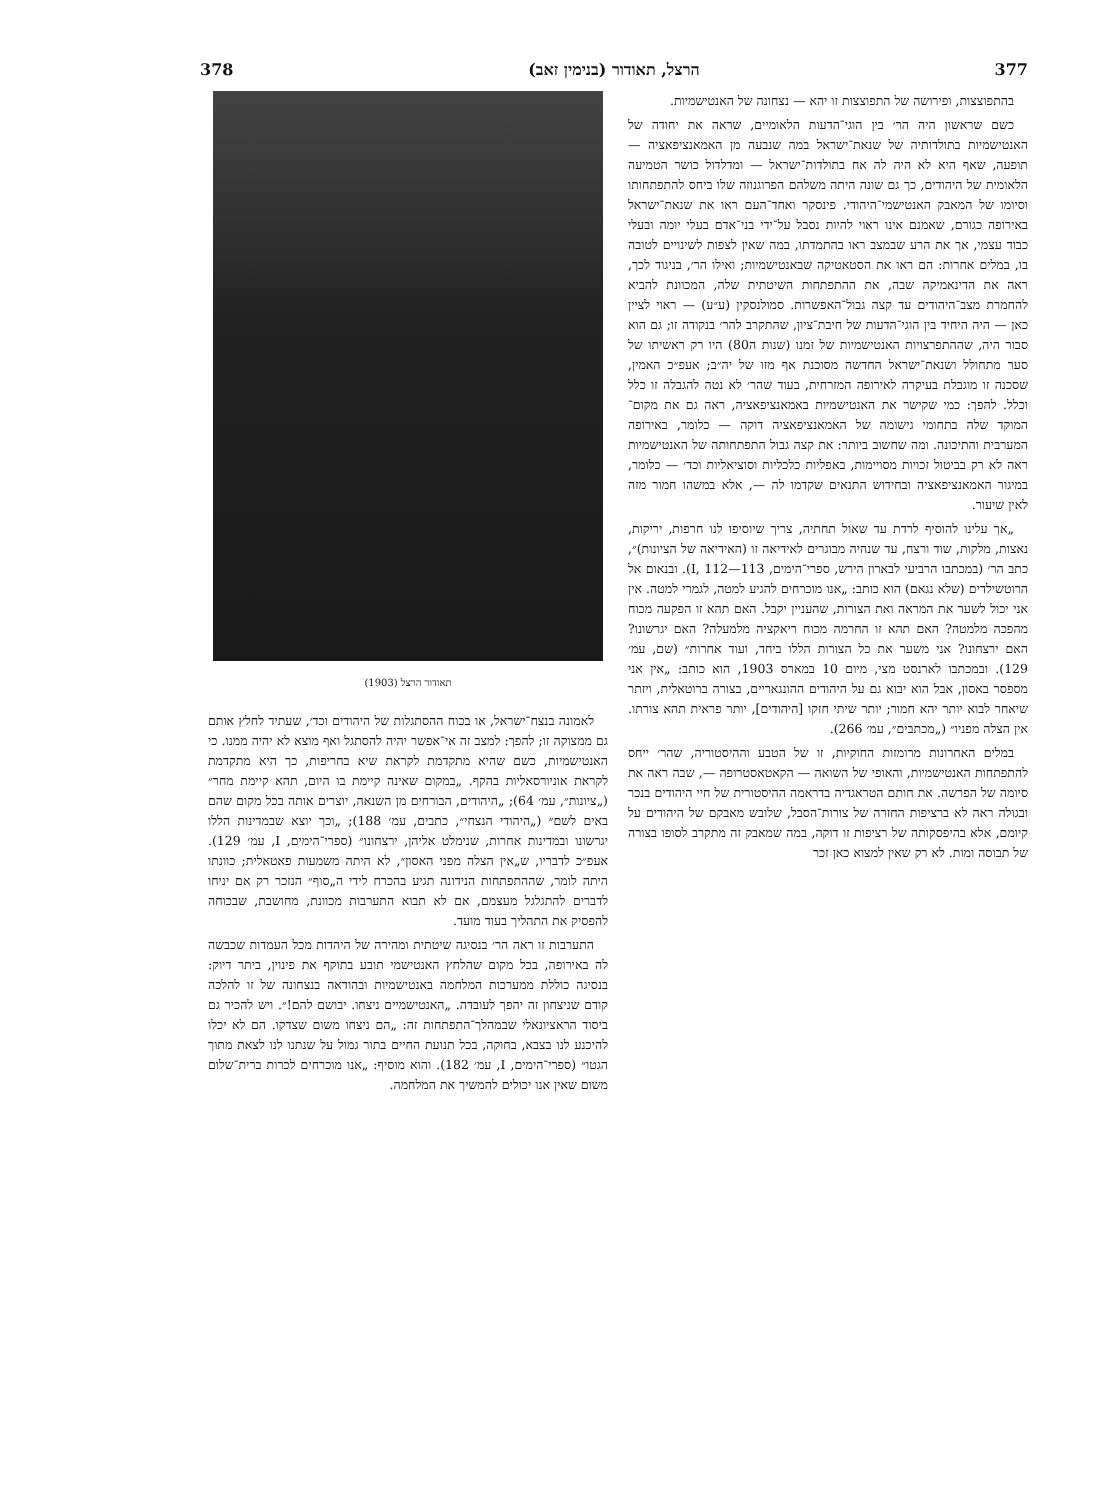377 הרצל, תאודור (בנימין זאב) 378
בהתפוצצות, ופירושה של התפוצצות זו יהא — נצחונה של האנטישמיות.
כשם שראשון היה הר׳ בין הוגי־הדעות הלאומיים, שראה את יחודה של האנטישמיות בתולדותיה של שנאת־ישראל במה שנבעה מן האמאנציפאציה — תופעה, שאף היא לא היה לה אח בתולדות־ישראל — ומדלדול כושר הטמיעה הלאומית של היהודים, כך גם שונה היתה משלהם הפרוגנוזה שלו ביחס להתפתחותו וסיומו של המאבק האנטישמי־היהודי. פינסקר ואחד־העם ראו את שנאת־ישראל באירופה כגורם, שאמנם אינו ראוי להיות נסבל על־ידי בני־אדם בעלי יומה ובעלי כבוד עצמי, אך את הרע שבמצב ראו בהתמדתו, במה שאין לצפות לשינויים לטובה בו, במלים אחרות: הם ראו את הסטאטיקה שבאנטישמיות; ואילו הר׳, בניגוד לכך, ראה את הדינאמיקה שבה, את ההתפתחות השיטתית שלה, המכוונת להביא להחמרת מצב־היהודים עד קצה גבול־האפשרות. סמולנסקין (ע״ע) — ראוי לציין כאן — היה היחיד בין הוגי־הדעות של חיבת־ציון, שהתקרב להר׳ בנקודה זו; גם הוא סבור היה, שההתפרצויות האנטישמיות של זמנו (שנות ה80) היו רק ראשיתו של סער מתחולל ושנאת־ישראל החדשה מסוכנת אף מזו של יה״ב; אעפ״כ האמין, שסכנה זו מוגבלת בעיקרה לאירופה המזרחית, בעוד שהר׳ לא נטה להגבלה זו כלל וכלל. להפך: כמי שקישר את האנטישמיות באמאנציפאציה, ראה גם את מקום־המוקד שלה בתחומי גישומה של האמאנציפאציה דוקה — כלומר, באירופה המערבית והתיכונה. ומה שחשוב ביותר: את קצה גבול התפתחותה של האנטישמיות ראה לא רק בביטול זכויות מסויימות, באפליות כלכליות וסוציאליות וכד׳ — כלומר, במיגור האמאנציפאציה ובחידוש התנאים שקדמו לה —, אלא במשהו חמור מזה לאין שיעור.
„אך עלינו להוסיף לרדת עד שאול תחתיה, צריך שיוסיפו לנו חרפות, יריקות, נאצות, מלקות, שוד ורצח, עד שנהיה מבוגרים לאידיאה זו (האידיאה של הציונות)״, כתב הר׳ (במכתבו הרביעי לבארון הירש, ספרי־הימים, I, 112—113). ובנאום אל הרוטשילדים (שלא נגאם) הוא כותב: „אנו מוכרחים להגיע למטה, לגמרי למטה. אין אני יכול לשער את המראה ואת הצורות, שהעניין יקבל. האם תהא זו הפקעה מכוח מהפכה מלמטה? האם תהא זו החרמה מכוח ריאקציה מלמעלה? האם יגרשונו? האם ירצחונו? אני משער את כל הצורות הללו ביחד, ועוד אחרות״ (שם, עמ׳ 129). ובמכתבו לארנסט מצי, מיום 10 במארס 1903, הוא כותב: „אין אני מספסר באסון, אבל הוא יבוא גם על היהודים ההונגאריים, בצורה ברוטאלית, ויזתר שיאחר לבוא יותר יהא חמור; יותר שיתי חזקו [היהודים], יותר פראית תהא צורתו. אין הצלה מפניו״ („מכתבים״, עמ׳ 266).
במלים האחרונות מרומזות החוקיות, זו של הטבע וההיסטוריה, שהר׳ ייחס להתפתחות האנטישמיות, והאופי של השואה — הקאטאסטרופה —, שבה ראה את סיומה של הפרשה. את חותם הטראגדיה בדראמה ההיסטורית של חיי היהודים בנכר ובגולה ראה לא ברציפות החזרה של צורות־הסבל, שלובש מאבקם של היהודים על קיומם, אלא בהיפסקותה של רציפות זו דוקה, במה שמאבק זה מתקרב לסופו בצורה של תבוסה ומות. לא רק שאין למצוא כאן זכר
תאודור הרצל (1903)
לאמונה בנצח־ישראל, או בכוח ההסתגלות של היהודים וכד׳, שעתיד לחלץ אותם גם ממצוקה זו; להפך: למצב זה אי־אפשר יהיה להסתגל ואף מוצא לא יהיה ממנו. כי האנטישמיות, כשם שהיא מתקדמת לקראת שיא בחריפות, כך היא מתקדמת לקראת אוניורסאליות בהקף. „במקום שאינה קיימת בו היום, תהא קיימת מחר״ („ציונות״, עמ׳ 64); „היהודים, הבורחים מן השנאה, יוצרים אותה בכל מקום שהם באים לשם״ („היהודי הנצחי״, כתבים, עמ׳ 188); „וכך יוצא שבמדינות הללו יגרשונו ובמדינות אחרות, שנימלט אליהן, ירצחונו״ (ספרי־הימים, I, עמ׳ 129). אעפ״כ לדבריו, ש„אין הצלה מפני האסון״, לא היתה משמעות פאטאלית; כוונתו היתה לומר, שההתפתחות הנידונה תגיע בהכרח לידי ה„סוף״ הנזכר רק אם יניחו לדברים להתגלגל מעצמם, אם לא תבוא התערבות מכוונת, מחושבת, שבכוחה להפסיק את התהליך בעוד מועד.
התערבות זו ראה הר׳ בנסיגה שיטתית ומהירה של היהדות מכל העמדות שכבשה לה באירופה, בכל מקום שהלחץ האנטישמי תובע בתוקף את פינוין, ביתר דיוק: בנסיגה כוללת ממערכות המלחמה באנטישמיות ובהודאה בנצחונה של זו להלכה קודם שניצחון זה יהפך לעובדה. „האנטישמיים ניצחו. יבושם להם!״. ויש להכיר גם ביסוד הראציונאלי שבמהלך־התפתחות זה: „הם ניצחו משום שצדקו. הם לא יכלו להיכנע לנו בצבא, בחוקה, בכל תנועת החיים בתור גמול על שנתנו לנו לצאת מתוך הגטו״ (ספרי־הימים, I, עמ׳ 182). והוא מוסיף: „אנו מוכרחים לכרות ברית־שלום משום שאין אנו יכולים להמשיך את המלחמה.